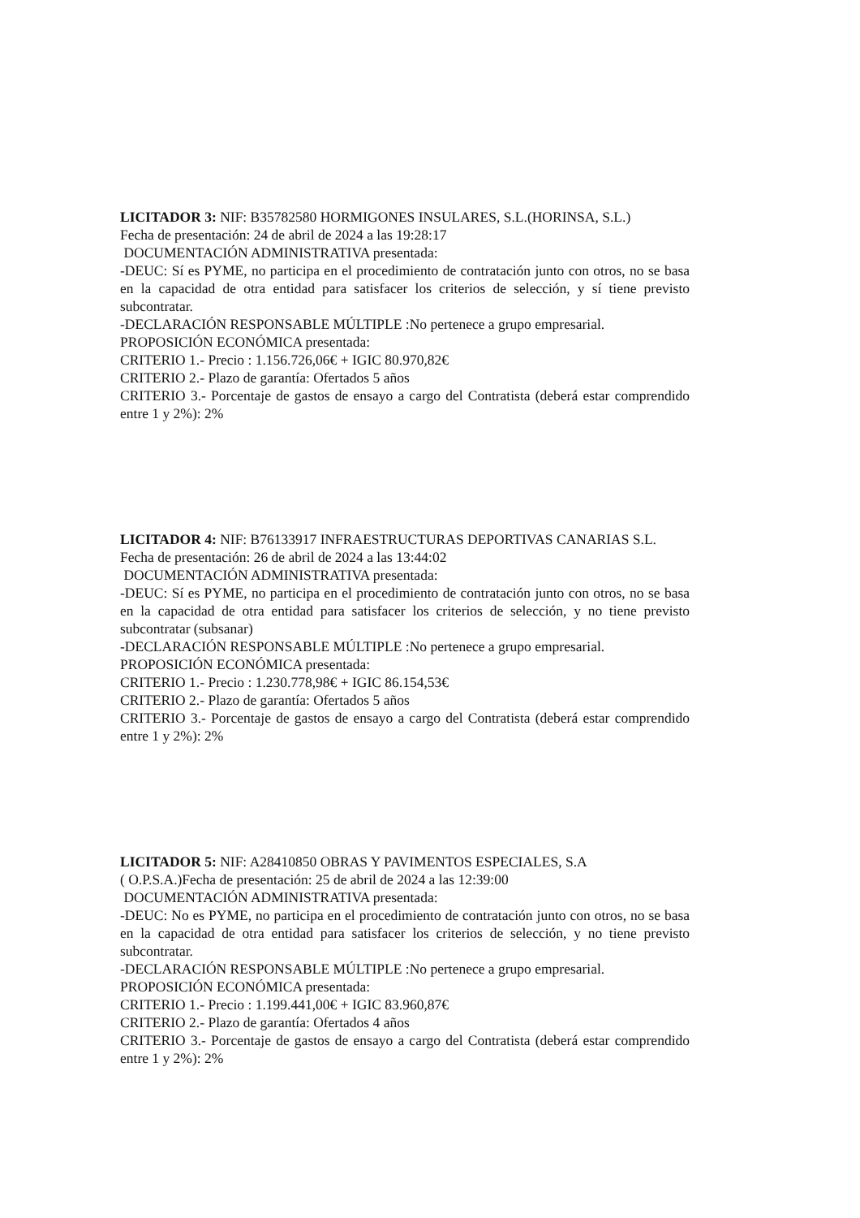LICITADOR 3: NIF: B35782580 HORMIGONES INSULARES, S.L.(HORINSA, S.L.)
Fecha de presentación: 24 de abril de 2024 a las 19:28:17
DOCUMENTACIÓN ADMINISTRATIVA presentada:
-DEUC: Sí es PYME, no participa en el procedimiento de contratación junto con otros, no se basa en la capacidad de otra entidad para satisfacer los criterios de selección, y sí tiene previsto subcontratar.
-DECLARACIÓN RESPONSABLE MÚLTIPLE :No pertenece a grupo empresarial.
PROPOSICIÓN ECONÓMICA presentada:
CRITERIO 1.- Precio : 1.156.726,06€ + IGIC 80.970,82€
CRITERIO 2.- Plazo de garantía: Ofertados 5 años
CRITERIO 3.- Porcentaje de gastos de ensayo a cargo del Contratista (deberá estar comprendido entre 1 y 2%): 2%
LICITADOR 4: NIF: B76133917 INFRAESTRUCTURAS DEPORTIVAS CANARIAS S.L. Fecha de presentación: 26 de abril de 2024 a las 13:44:02
DOCUMENTACIÓN ADMINISTRATIVA presentada:
-DEUC: Sí es PYME, no participa en el procedimiento de contratación junto con otros, no se basa en la capacidad de otra entidad para satisfacer los criterios de selección, y no tiene previsto subcontratar (subsanar)
-DECLARACIÓN RESPONSABLE MÚLTIPLE :No pertenece a grupo empresarial.
PROPOSICIÓN ECONÓMICA presentada:
CRITERIO 1.- Precio : 1.230.778,98€ + IGIC 86.154,53€
CRITERIO 2.- Plazo de garantía: Ofertados 5 años
CRITERIO 3.- Porcentaje de gastos de ensayo a cargo del Contratista (deberá estar comprendido entre 1 y 2%): 2%
LICITADOR 5: NIF: A28410850 OBRAS Y PAVIMENTOS ESPECIALES, S.A
( O.P.S.A.)Fecha de presentación: 25 de abril de 2024 a las 12:39:00
DOCUMENTACIÓN ADMINISTRATIVA presentada:
-DEUC: No es PYME, no participa en el procedimiento de contratación junto con otros, no se basa en la capacidad de otra entidad para satisfacer los criterios de selección, y no tiene previsto subcontratar.
-DECLARACIÓN RESPONSABLE MÚLTIPLE :No pertenece a grupo empresarial.
PROPOSICIÓN ECONÓMICA presentada:
CRITERIO 1.- Precio : 1.199.441,00€ + IGIC 83.960,87€
CRITERIO 2.- Plazo de garantía: Ofertados 4 años
CRITERIO 3.- Porcentaje de gastos de ensayo a cargo del Contratista (deberá estar comprendido entre 1 y 2%): 2%